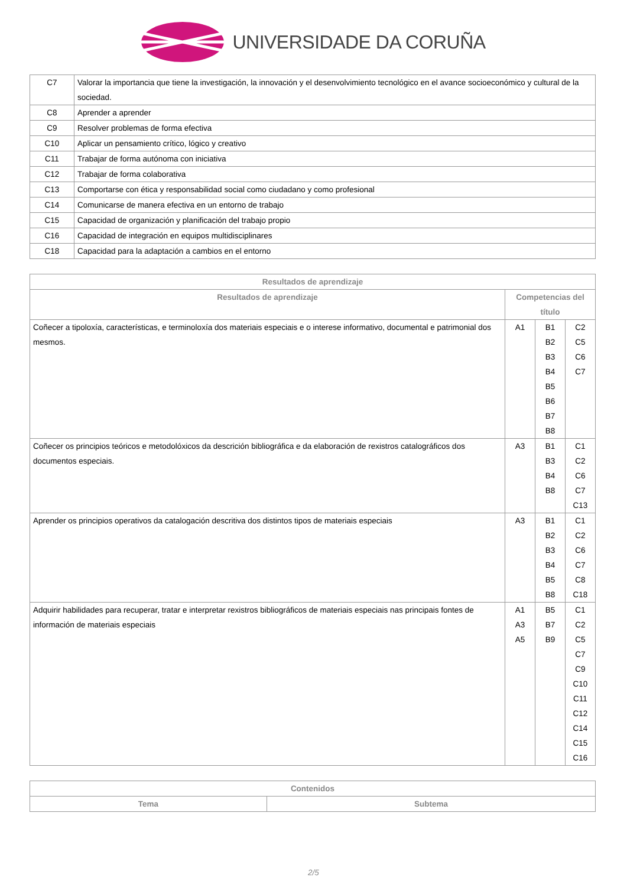UNIVERSIDADE DA CORUÑA
| C7 | Valorar la importancia que tiene la investigación, la innovación y el desenvolvimiento tecnológico en el avance socioeconómico y cultural de la sociedad. |
| C8 | Aprender a aprender |
| C9 | Resolver problemas de forma efectiva |
| C10 | Aplicar un pensamiento crítico, lógico y creativo |
| C11 | Trabajar de forma autónoma con iniciativa |
| C12 | Trabajar de forma colaborativa |
| C13 | Comportarse con ética y responsabilidad social como ciudadano y como profesional |
| C14 | Comunicarse de manera efectiva en un entorno de trabajo |
| C15 | Capacidad de organización y planificación del trabajo propio |
| C16 | Capacidad de integración en equipos multidisciplinares |
| C18 | Capacidad para la adaptación a cambios en el entorno |
| Resultados de aprendizaje | | | |
| --- | --- | --- | --- |
| Resultados de aprendizaje | Competencias del título | | |
| Coñecer a tipoloxía, características, e terminoloxía dos materiais especiais e o interese informativo, documental e patrimonial dos mesmos. | A1 | B1 B2 B3 B4 B5 B6 B7 B8 | C2 C5 C6 C7 |
| Coñecer os principios teóricos e metodolóxicos da descrición bibliográfica e da elaboración de rexistros catalográficos dos documentos especiais. | A3 | B1 B3 B4 B8 | C1 C2 C6 C7 C13 |
| Aprender os principios operativos da catalogación descritiva dos distintos tipos de materiais especiais | A3 | B1 B2 B3 B4 B5 B8 | C1 C2 C6 C7 C8 C18 |
| Adquirir habilidades para recuperar, tratar e interpretar rexistros bibliográficos de materiais especiais nas principais fontes de información de materiais especiais | A1 A3 A5 | B5 B7 B9 | C1 C2 C5 C7 C9 C10 C11 C12 C14 C15 C16 |
| Contenidos | |
| --- | --- |
| Tema | Subtema |
2/5